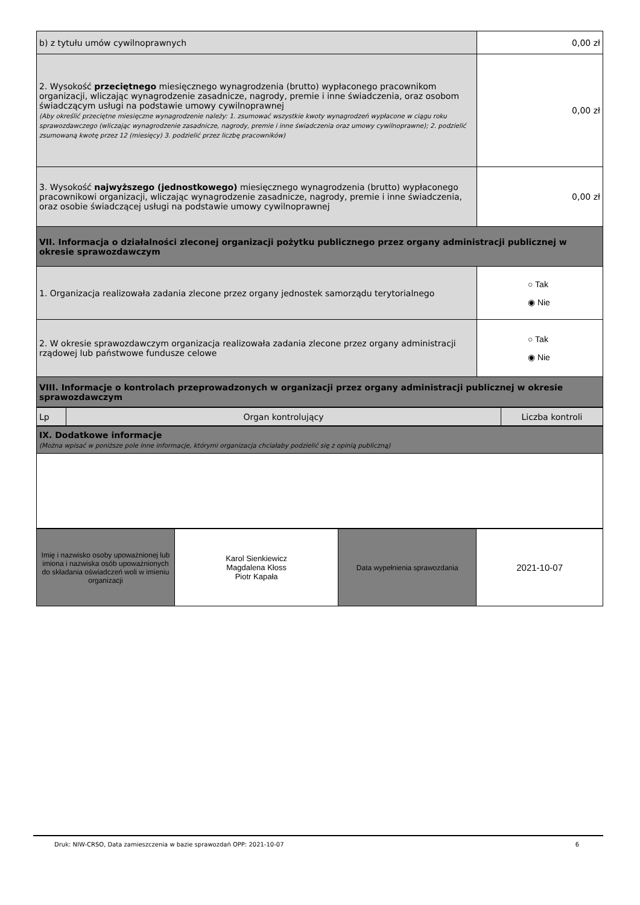| b) z tytułu umów cywilnoprawnych | 0,00 zł |
| 2. Wysokość przeciętnego miesięcznego wynagrodzenia (brutto) wypłaconego pracownikom organizacji, wliczając wynagrodzenie zasadnicze, nagrody, premie i inne świadczenia, oraz osobom świadczącym usługi na podstawie umowy cywilnoprawnej (Aby określić przeciętne miesięczne wynagrodzenie należy: 1. zsumować wszystkie kwoty wynagrodzeń wypłacone w ciągu roku sprawozdawczego (wliczając wynagrodzenie zasadnicze, nagrody, premie i inne świadczenia oraz umowy cywilnoprawne); 2. podzielić zsumowaną kwotę przez 12 (miesięcy) 3. podzielić przez liczbę pracowników) | 0,00 zł |
| 3. Wysokość najwyższego (jednostkowego) miesięcznego wynagrodzenia (brutto) wypłaconego pracownikowi organizacji, wliczając wynagrodzenie zasadnicze, nagrody, premie i inne świadczenia, oraz osobie świadczącej usługi na podstawie umowy cywilnoprawnej | 0,00 zł |
| VII. Informacja o działalności zleconej organizacji pożytku publicznego przez organy administracji publicznej w okresie sprawozdawczym | |
| 1. Organizacja realizowała zadania zlecone przez organy jednostek samorządu terytorialnego | ○ Tak ◉ Nie |
| 2. W okresie sprawozdawczym organizacja realizowała zadania zlecone przez organy administracji rządowej lub państwowe fundusze celowe | ○ Tak ◉ Nie |
| VIII. Informacje o kontrolach przeprowadzonych w organizacji przez organy administracji publicznej w okresie sprawozdawczym | |
| Lp | Organ kontrolujący | Liczba kontroli |
| IX. Dodatkowe informacje (Można wpisać w poniższe pole inne informacje, którymi organizacja chciałaby podzielić się z opinią publiczną) |
| Imię i nazwisko osoby upoważnionej lub imiona i nazwiska osób upoważnionych do składania oświadczeń woli w imieniu organizacji | Karol Sienkiewicz Magdalena Kłoss Piotr Kapała | Data wypełnienia sprawozdania | 2021-10-07 |
Druk: NIW-CRSO, Data zamieszczenia w bazie sprawozdań OPP: 2021-10-07 6